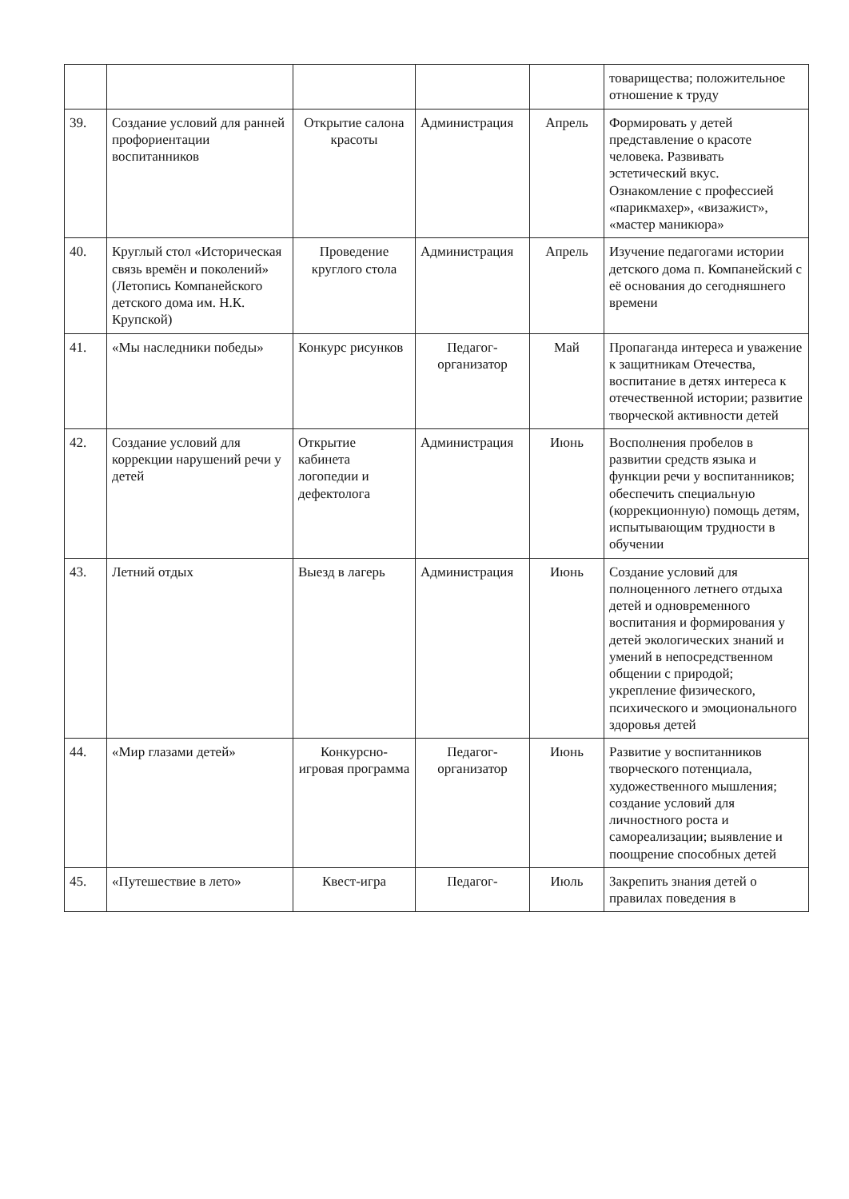| | | | | | товарищества; положительное отношение к труду |
| 39. | Создание условий для ранней профориентации воспитанников | Открытие салона красоты | Администрация | Апрель | Формировать у детей представление о красоте человека. Развивать эстетический вкус. Ознакомление с профессией «парикмахер», «визажист», «мастер маникюра» |
| 40. | Круглый стол «Историческая связь времён и поколений» (Летопись Компанейского детского дома им. Н.К. Крупской) | Проведение круглого стола | Администрация | Апрель | Изучение педагогами истории детского дома п. Компанейский с её основания до сегодняшнего времени |
| 41. | «Мы наследники победы» | Конкурс рисунков | Педагог-организатор | Май | Пропаганда интереса и уважение к защитникам Отечества, воспитание в детях интереса к отечественной истории; развитие творческой активности детей |
| 42. | Создание условий для коррекции нарушений речи у детей | Открытие кабинета логопедии и дефектолога | Администрация | Июнь | Восполнения пробелов в развитии средств языка и функции речи у воспитанников; обеспечить специальную (коррекционную) помощь детям, испытывающим трудности в обучении |
| 43. | Летний отдых | Выезд в лагерь | Администрация | Июнь | Создание условий для полноценного летнего отдыха детей и одновременного воспитания и формирования у детей экологических знаний и умений в непосредственном общении с природой; укрепление физического, психического и эмоционального здоровья детей |
| 44. | «Мир глазами детей» | Конкурсно-игровая программа | Педагог-организатор | Июнь | Развитие у воспитанников творческого потенциала, художественного мышления; создание условий для личностного роста и самореализации; выявление и поощрение способных детей |
| 45. | «Путешествие в лето» | Квест-игра | Педагог- | Июль | Закрепить знания детей о правилах поведения в |